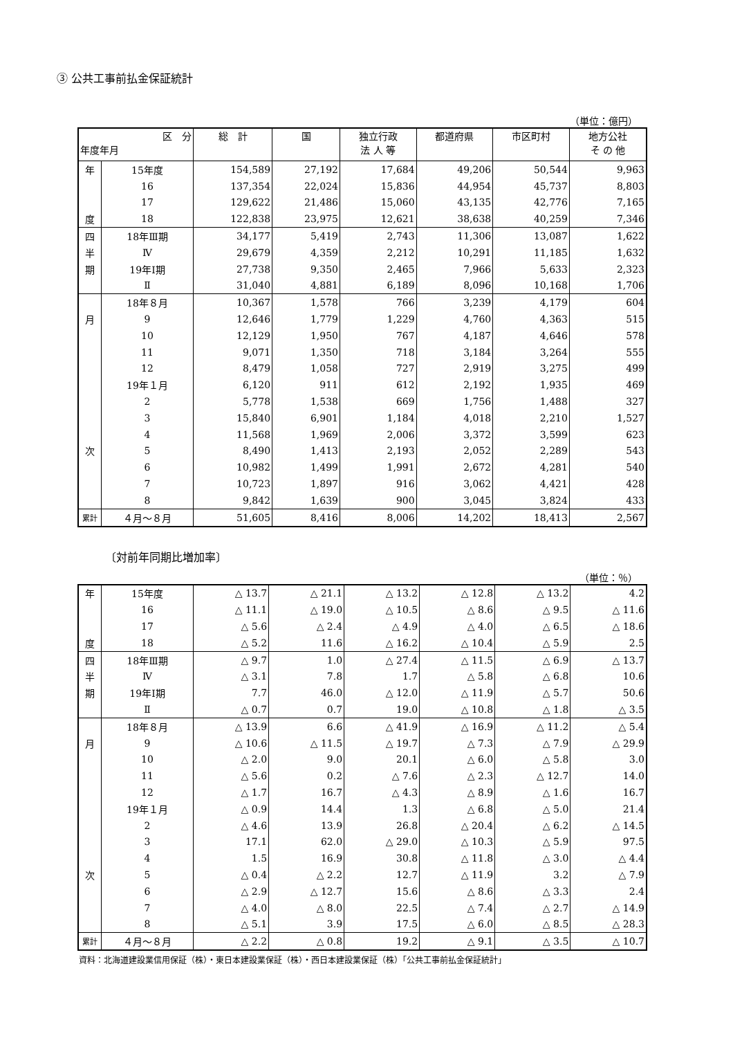③ 公共工事前払金保証統計
（単位：億円）
| 区 分 年度年月 | | 総 計 | 国 | 独立行政 法 人 等 | 都道府県 | 市区町村 | 地方公社 そ の 他 |
| --- | --- | --- | --- | --- | --- | --- | --- |
| 年 | 15年度 | 154,589 | 27,192 | 17,684 | 49,206 | 50,544 | 9,963 |
| | 16 | 137,354 | 22,024 | 15,836 | 44,954 | 45,737 | 8,803 |
| | 17 | 129,622 | 21,486 | 15,060 | 43,135 | 42,776 | 7,165 |
| 度 | 18 | 122,838 | 23,975 | 12,621 | 38,638 | 40,259 | 7,346 |
| 四 | 18年Ⅲ期 | 34,177 | 5,419 | 2,743 | 11,306 | 13,087 | 1,622 |
| 半 | Ⅳ | 29,679 | 4,359 | 2,212 | 10,291 | 11,185 | 1,632 |
| 期 | 19年Ⅰ期 | 27,738 | 9,350 | 2,465 | 7,966 | 5,633 | 2,323 |
| | Ⅱ | 31,040 | 4,881 | 6,189 | 8,096 | 10,168 | 1,706 |
| | 18年８月 | 10,367 | 1,578 | 766 | 3,239 | 4,179 | 604 |
| 月 | 9 | 12,646 | 1,779 | 1,229 | 4,760 | 4,363 | 515 |
| | 10 | 12,129 | 1,950 | 767 | 4,187 | 4,646 | 578 |
| | 11 | 9,071 | 1,350 | 718 | 3,184 | 3,264 | 555 |
| | 12 | 8,479 | 1,058 | 727 | 2,919 | 3,275 | 499 |
| | 19年１月 | 6,120 | 911 | 612 | 2,192 | 1,935 | 469 |
| | 2 | 5,778 | 1,538 | 669 | 1,756 | 1,488 | 327 |
| | 3 | 15,840 | 6,901 | 1,184 | 4,018 | 2,210 | 1,527 |
| | 4 | 11,568 | 1,969 | 2,006 | 3,372 | 3,599 | 623 |
| 次 | 5 | 8,490 | 1,413 | 2,193 | 2,052 | 2,289 | 543 |
| | 6 | 10,982 | 1,499 | 1,991 | 2,672 | 4,281 | 540 |
| | 7 | 10,723 | 1,897 | 916 | 3,062 | 4,421 | 428 |
| | 8 | 9,842 | 1,639 | 900 | 3,045 | 3,824 | 433 |
| 累計 | ４月～８月 | 51,605 | 8,416 | 8,006 | 14,202 | 18,413 | 2,567 |
〔対前年同期比増加率〕
（単位：％）
| 年 | 15年度 | △ 13.7 | △ 21.1 | △ 13.2 | △ 12.8 | △ 13.2 | 4.2 |
| | 16 | △ 11.1 | △ 19.0 | △ 10.5 | △ 8.6 | △ 9.5 | △ 11.6 |
| | 17 | △ 5.6 | △ 2.4 | △ 4.9 | △ 4.0 | △ 6.5 | △ 18.6 |
| 度 | 18 | △ 5.2 | 11.6 | △ 16.2 | △ 10.4 | △ 5.9 | 2.5 |
| 四 | 18年Ⅲ期 | △ 9.7 | 1.0 | △ 27.4 | △ 11.5 | △ 6.9 | △ 13.7 |
| 半 | Ⅳ | △ 3.1 | 7.8 | 1.7 | △ 5.8 | △ 6.8 | 10.6 |
| 期 | 19年Ⅰ期 | 7.7 | 46.0 | △ 12.0 | △ 11.9 | △ 5.7 | 50.6 |
| | Ⅱ | △ 0.7 | 0.7 | 19.0 | △ 10.8 | △ 1.8 | △ 3.5 |
| | 18年８月 | △ 13.9 | 6.6 | △ 41.9 | △ 16.9 | △ 11.2 | △ 5.4 |
| 月 | 9 | △ 10.6 | △ 11.5 | △ 19.7 | △ 7.3 | △ 7.9 | △ 29.9 |
| | 10 | △ 2.0 | 9.0 | 20.1 | △ 6.0 | △ 5.8 | 3.0 |
| | 11 | △ 5.6 | 0.2 | △ 7.6 | △ 2.3 | △ 12.7 | 14.0 |
| | 12 | △ 1.7 | 16.7 | △ 4.3 | △ 8.9 | △ 1.6 | 16.7 |
| | 19年１月 | △ 0.9 | 14.4 | 1.3 | △ 6.8 | △ 5.0 | 21.4 |
| | 2 | △ 4.6 | 13.9 | 26.8 | △ 20.4 | △ 6.2 | △ 14.5 |
| | 3 | 17.1 | 62.0 | △ 29.0 | △ 10.3 | △ 5.9 | 97.5 |
| | 4 | 1.5 | 16.9 | 30.8 | △ 11.8 | △ 3.0 | △ 4.4 |
| 次 | 5 | △ 0.4 | △ 2.2 | 12.7 | △ 11.9 | 3.2 | △ 7.9 |
| | 6 | △ 2.9 | △ 12.7 | 15.6 | △ 8.6 | △ 3.3 | 2.4 |
| | 7 | △ 4.0 | △ 8.0 | 22.5 | △ 7.4 | △ 2.7 | △ 14.9 |
| | 8 | △ 5.1 | 3.9 | 17.5 | △ 6.0 | △ 8.5 | △ 28.3 |
| 累計 | ４月～８月 | △ 2.2 | △ 0.8 | 19.2 | △ 9.1 | △ 3.5 | △ 10.7 |
資料：北海道建設業信用保証（株）・東日本建設業保証（株）・西日本建設業保証（株）「公共工事前払金保証統計」